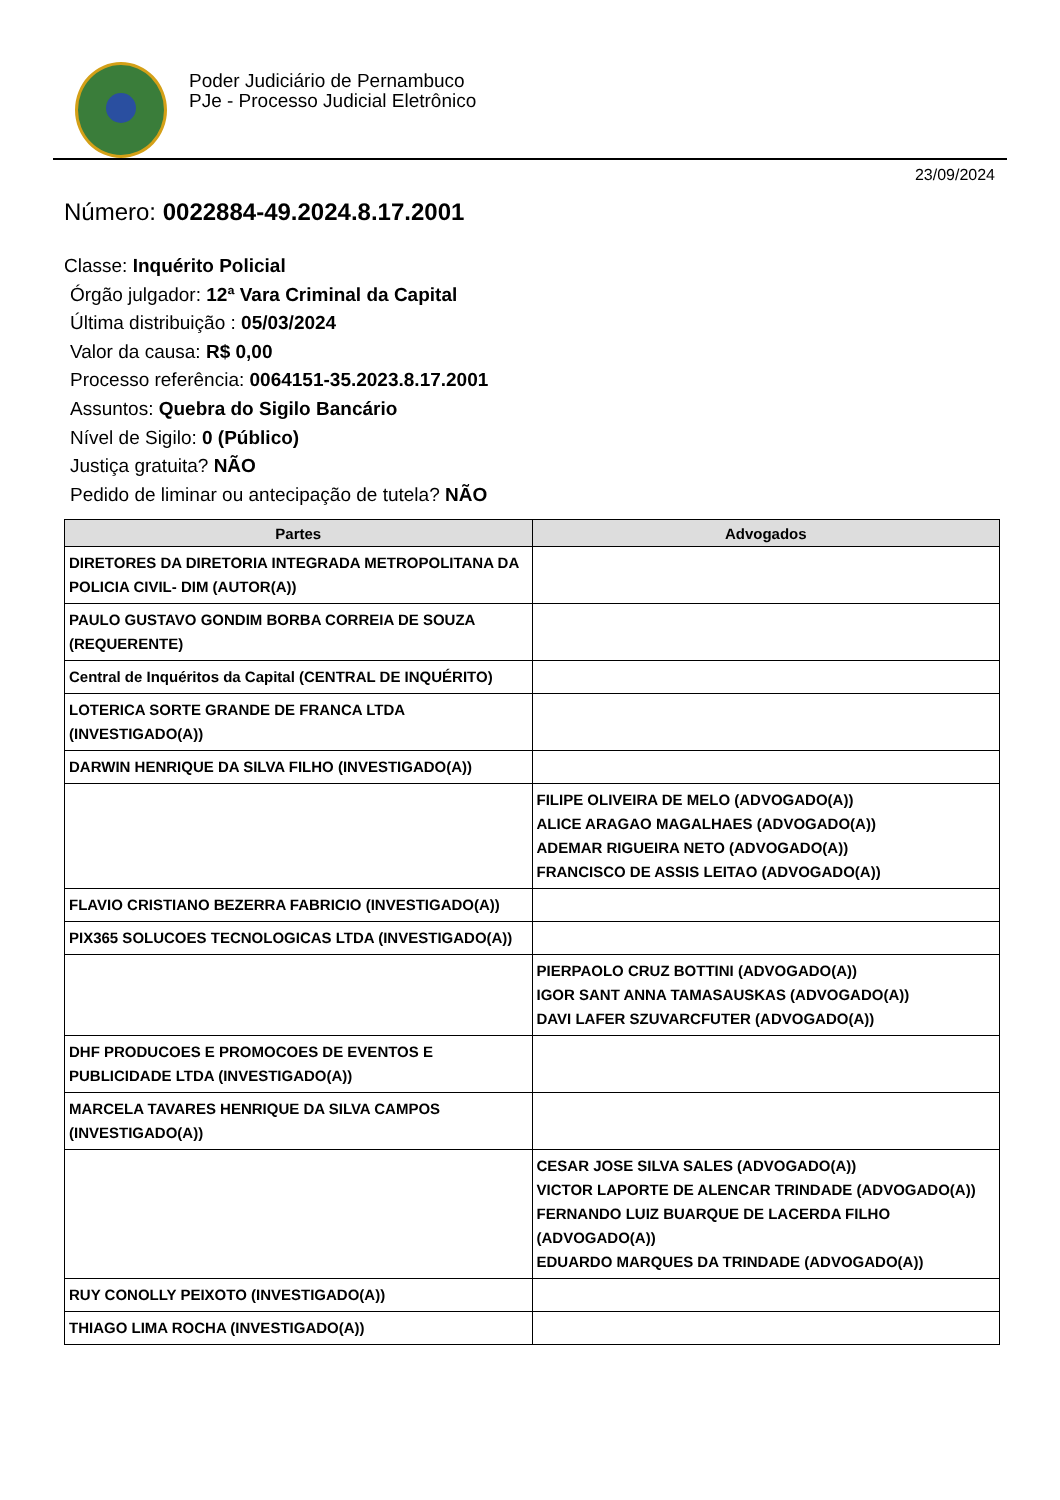Poder Judiciário de Pernambuco
PJe - Processo Judicial Eletrônico
23/09/2024
Número: 0022884-49.2024.8.17.2001
Classe: Inquérito Policial
Órgão julgador: 12ª Vara Criminal da Capital
Última distribuição : 05/03/2024
Valor da causa: R$ 0,00
Processo referência: 0064151-35.2023.8.17.2001
Assuntos: Quebra do Sigilo Bancário
Nível de Sigilo: 0 (Público)
Justiça gratuita? NÃO
Pedido de liminar ou antecipação de tutela? NÃO
| Partes | Advogados |
| --- | --- |
| DIRETORES DA DIRETORIA INTEGRADA METROPOLITANA DA POLICIA CIVIL- DIM (AUTOR(A)) | |
| PAULO GUSTAVO GONDIM BORBA CORREIA DE SOUZA (REQUERENTE) | |
| Central de Inquéritos da Capital (CENTRAL DE INQUÉRITO) | |
| LOTERICA SORTE GRANDE DE FRANCA LTDA (INVESTIGADO(A)) | |
| DARWIN HENRIQUE DA SILVA FILHO (INVESTIGADO(A)) | |
| | FILIPE OLIVEIRA DE MELO (ADVOGADO(A)) ALICE ARAGAO MAGALHAES (ADVOGADO(A)) ADEMAR RIGUEIRA NETO (ADVOGADO(A)) FRANCISCO DE ASSIS LEITAO (ADVOGADO(A)) |
| FLAVIO CRISTIANO BEZERRA FABRICIO (INVESTIGADO(A)) | |
| PIX365 SOLUCOES TECNOLOGICAS LTDA (INVESTIGADO(A)) | |
| | PIERPAOLO CRUZ BOTTINI (ADVOGADO(A)) IGOR SANT ANNA TAMASAUSKAS (ADVOGADO(A)) DAVI LAFER SZUVARCFUTER (ADVOGADO(A)) |
| DHF PRODUCOES E PROMOCOES DE EVENTOS E PUBLICIDADE LTDA (INVESTIGADO(A)) | |
| MARCELA TAVARES HENRIQUE DA SILVA CAMPOS (INVESTIGADO(A)) | |
| | CESAR JOSE SILVA SALES (ADVOGADO(A)) VICTOR LAPORTE DE ALENCAR TRINDADE (ADVOGADO(A)) FERNANDO LUIZ BUARQUE DE LACERDA FILHO (ADVOGADO(A)) EDUARDO MARQUES DA TRINDADE (ADVOGADO(A)) |
| RUY CONOLLY PEIXOTO (INVESTIGADO(A)) | |
| THIAGO LIMA ROCHA (INVESTIGADO(A)) | |